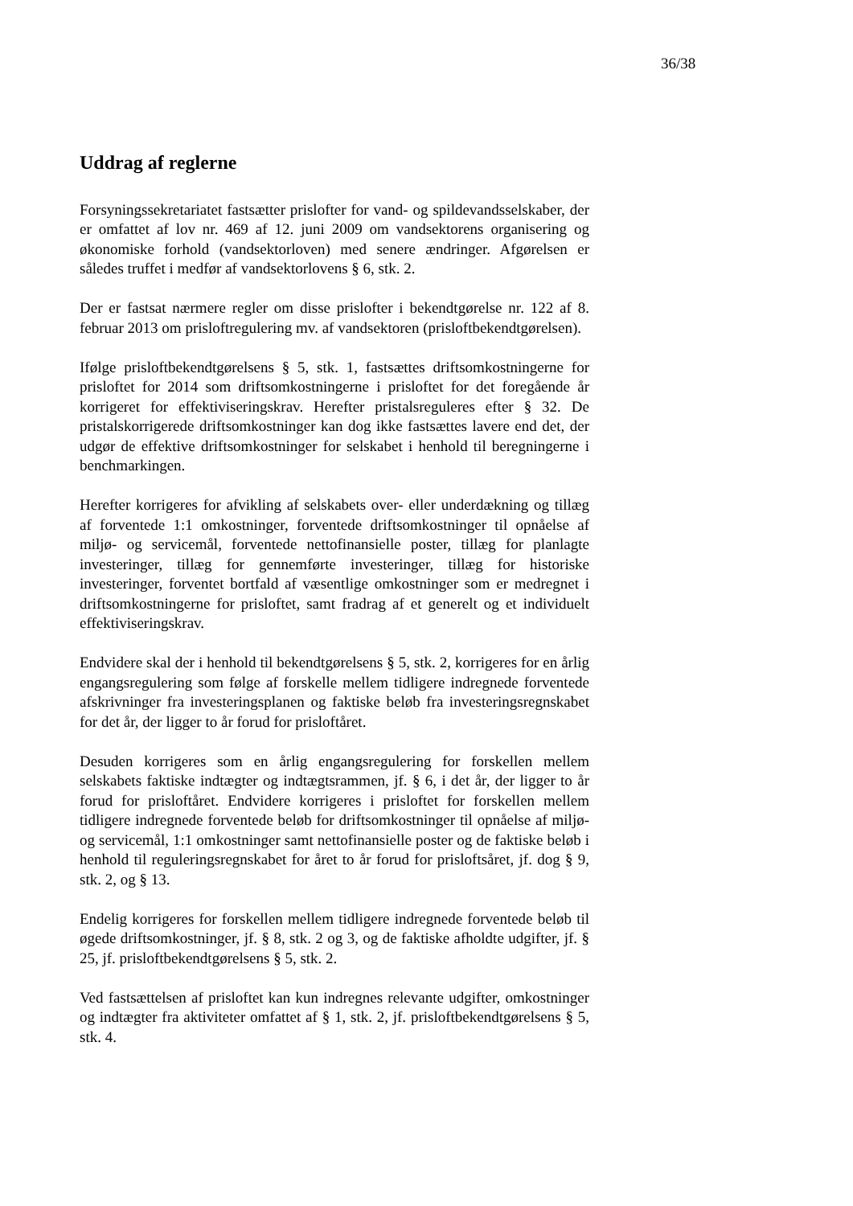36/38
Uddrag af reglerne
Forsyningssekretariatet fastsætter prislofter for vand- og spildevandsselskaber, der er omfattet af lov nr. 469 af 12. juni 2009 om vandsektorens organisering og økonomiske forhold (vandsektorloven) med senere ændringer. Afgørelsen er således truffet i medfør af vandsektorlovens § 6, stk. 2.
Der er fastsat nærmere regler om disse prislofter i bekendtgørelse nr. 122 af 8. februar 2013 om prisloftregulering mv. af vandsektoren (prisloftbekendtgørelsen).
Ifølge prisloftbekendtgørelsens § 5, stk. 1, fastsættes driftsomkostningerne for prisloftet for 2014 som driftsomkostningerne i prisloftet for det foregående år korrigeret for effektiviseringskrav. Herefter pristalsreguleres efter § 32. De pristalskorrigerede driftsomkostninger kan dog ikke fastsættes lavere end det, der udgør de effektive driftsomkostninger for selskabet i henhold til beregningerne i benchmarkingen.
Herefter korrigeres for afvikling af selskabets over- eller underdækning og tillæg af forventede 1:1 omkostninger, forventede driftsomkostninger til opnåelse af miljø- og servicemål, forventede nettofinansielle poster, tillæg for planlagte investeringer, tillæg for gennemførte investeringer, tillæg for historiske investeringer, forventet bortfald af væsentlige omkostninger som er medregnet i driftsomkostningerne for prisloftet, samt fradrag af et generelt og et individuelt effektiviseringskrav.
Endvidere skal der i henhold til bekendtgørelsens § 5, stk. 2, korrigeres for en årlig engangsregulering som følge af forskelle mellem tidligere indregnede forventede afskrivninger fra investeringsplanen og faktiske beløb fra investeringsregnskabet for det år, der ligger to år forud for prisloftåret.
Desuden korrigeres som en årlig engangsregulering for forskellen mellem selskabets faktiske indtægter og indtægtsrammen, jf. § 6, i det år, der ligger to år forud for prisloftåret. Endvidere korrigeres i prisloftet for forskellen mellem tidligere indregnede forventede beløb for driftsomkostninger til opnåelse af miljø- og servicemål, 1:1 omkostninger samt nettofinansielle poster og de faktiske beløb i henhold til reguleringsregnskabet for året to år forud for prisloftsåret, jf. dog § 9, stk. 2, og § 13.
Endelig korrigeres for forskellen mellem tidligere indregnede forventede beløb til øgede driftsomkostninger, jf. § 8, stk. 2 og 3, og de faktiske afholdte udgifter, jf. § 25, jf. prisloftbekendtgørelsens § 5, stk. 2.
Ved fastsættelsen af prisloftet kan kun indregnes relevante udgifter, omkostninger og indtægter fra aktiviteter omfattet af § 1, stk. 2, jf. prisloftbekendtgørelsens § 5, stk. 4.